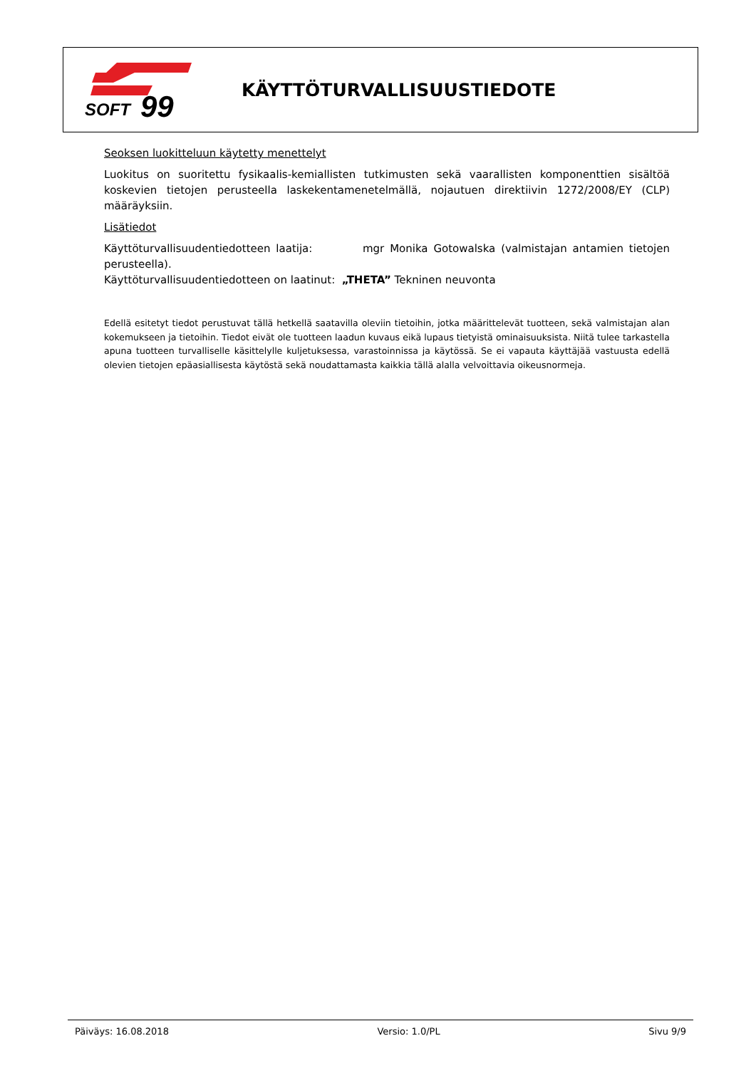SOFT
99
KÄYTTÖTURVALLISUUSTIEDOTE
Seoksen luokitteluun käytetty menettelyt
Luokitus on suoritettu fysikaalis-kemiallisten tutkimusten sekä vaarallisten komponenttien sisältöä koskevien tietojen perusteella laskekentamenetelmällä, nojautuen direktiivin 1272/2008/EY (CLP) määräyksiin.
Lisätiedot
Käyttöturvallisuudentiedotteen laatija: mgr Monika Gotowalska (valmistajan antamien tietojen perusteella).
Käyttöturvallisuudentiedotteen on laatinut: „THETA” Tekninen neuvonta
Edellä esitetyt tiedot perustuvat tällä hetkellä saatavilla oleviin tietoihin, jotka määrittelevät tuotteen, sekä valmistajan alan kokemukseen ja tietoihin. Tiedot eivät ole tuotteen laadun kuvaus eikä lupaus tietyistä ominaisuuksista. Niitä tulee tarkastella apuna tuotteen turvalliselle käsittelylle kuljetuksessa, varastoinnissa ja käytössä. Se ei vapauta käyttäjää vastuusta edellä olevien tietojen epäasiallisesta käytöstä sekä noudattamasta kaikkia tällä alalla velvoittavia oikeusnormeja.
Päiväys: 16.08.2018 Versio: 1.0/PL Sivu 9/9